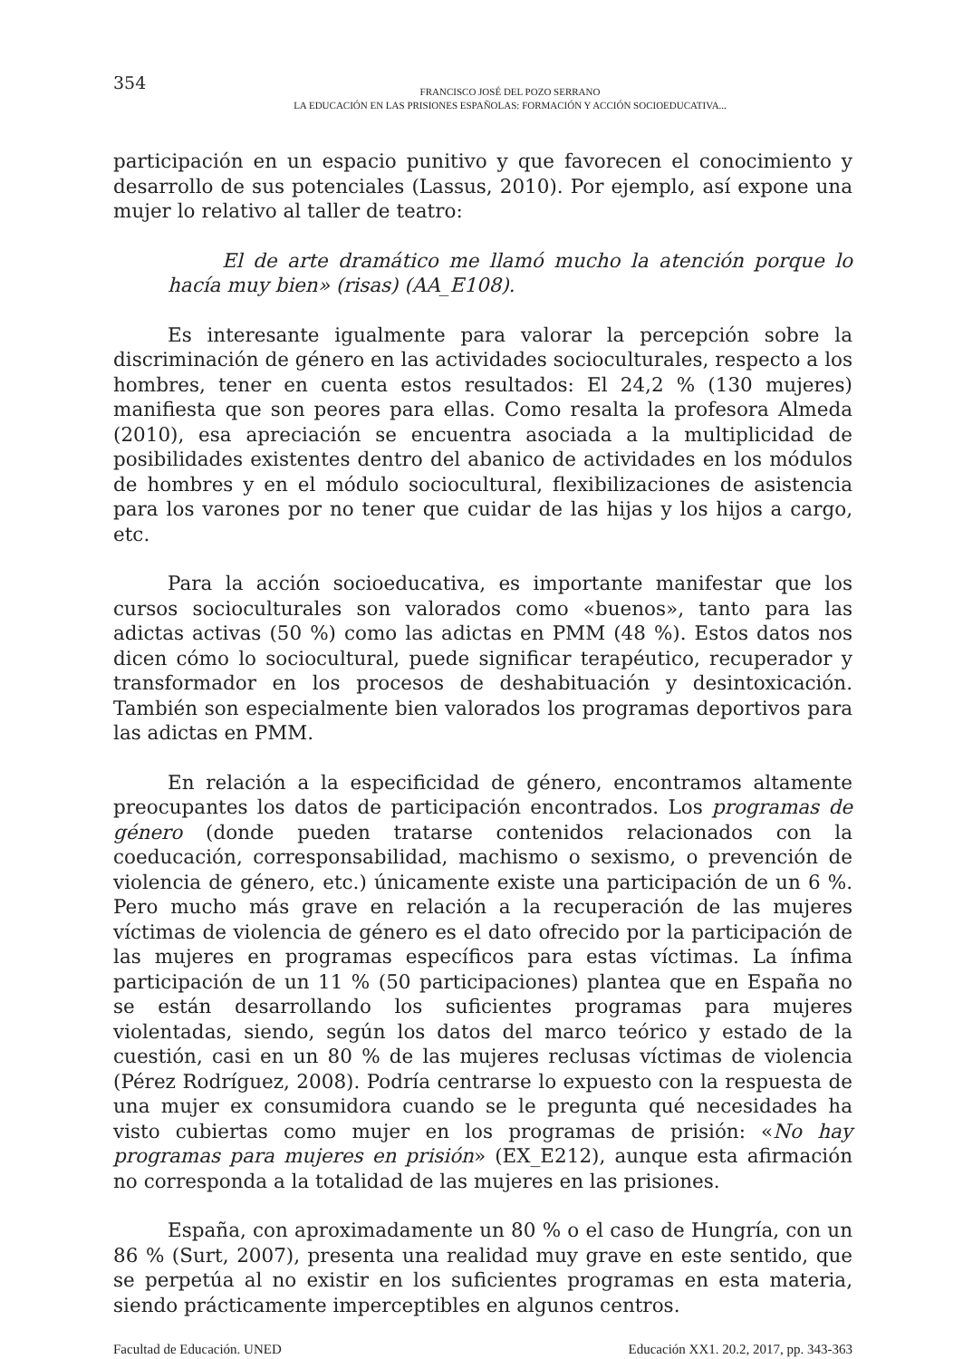354
FRANCISCO JOSÉ DEL POZO SERRANO
LA EDUCACIÓN EN LAS PRISIONES ESPAÑOLAS: FORMACIÓN Y ACCIÓN SOCIOEDUCATIVA...
participación en un espacio punitivo y que favorecen el conocimiento y desarrollo de sus potenciales (Lassus, 2010). Por ejemplo, así expone una mujer lo relativo al taller de teatro:
El de arte dramático me llamó mucho la atención porque lo hacía muy bien» (risas) (AA_E108).
Es interesante igualmente para valorar la percepción sobre la discriminación de género en las actividades socioculturales, respecto a los hombres, tener en cuenta estos resultados: El 24,2 % (130 mujeres) manifiesta que son peores para ellas. Como resalta la profesora Almeda (2010), esa apreciación se encuentra asociada a la multiplicidad de posibilidades existentes dentro del abanico de actividades en los módulos de hombres y en el módulo sociocultural, flexibilizaciones de asistencia para los varones por no tener que cuidar de las hijas y los hijos a cargo, etc.
Para la acción socioeducativa, es importante manifestar que los cursos socioculturales son valorados como «buenos», tanto para las adictas activas (50 %) como las adictas en PMM (48 %). Estos datos nos dicen cómo lo sociocultural, puede significar terapéutico, recuperador y transformador en los procesos de deshabituación y desintoxicación. También son especialmente bien valorados los programas deportivos para las adictas en PMM.
En relación a la especificidad de género, encontramos altamente preocupantes los datos de participación encontrados. Los programas de género (donde pueden tratarse contenidos relacionados con la coeducación, corresponsabilidad, machismo o sexismo, o prevención de violencia de género, etc.) únicamente existe una participación de un 6 %. Pero mucho más grave en relación a la recuperación de las mujeres víctimas de violencia de género es el dato ofrecido por la participación de las mujeres en programas específicos para estas víctimas. La ínfima participación de un 11 % (50 participaciones) plantea que en España no se están desarrollando los suficientes programas para mujeres violentadas, siendo, según los datos del marco teórico y estado de la cuestión, casi en un 80 % de las mujeres reclusas víctimas de violencia (Pérez Rodríguez, 2008). Podría centrarse lo expuesto con la respuesta de una mujer ex consumidora cuando se le pregunta qué necesidades ha visto cubiertas como mujer en los programas de prisión: «No hay programas para mujeres en prisión» (EX_E212), aunque esta afirmación no corresponda a la totalidad de las mujeres en las prisiones.
España, con aproximadamente un 80 % o el caso de Hungría, con un 86 % (Surt, 2007), presenta una realidad muy grave en este sentido, que se perpetúa al no existir en los suficientes programas en esta materia, siendo prácticamente imperceptibles en algunos centros.
Facultad de Educación. UNED Educación XX1. 20.2, 2017, pp. 343-363